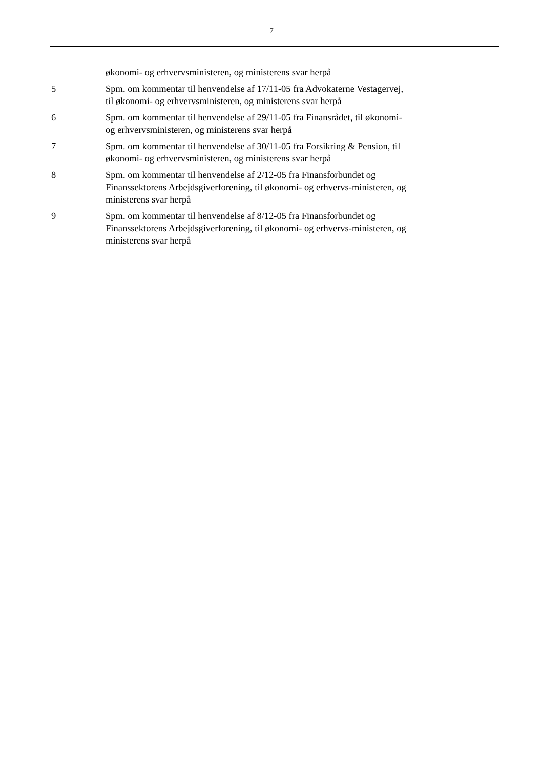7
økonomi- og erhvervsministeren, og ministerens svar herpå
5 Spm. om kommentar til henvendelse af 17/11-05 fra Advokaterne Vestagervej, til økonomi- og erhvervsministeren, og ministerens svar herpå
6 Spm. om kommentar til henvendelse af 29/11-05 fra Finansrådet, til økonomi- og erhvervsministeren, og ministerens svar herpå
7 Spm. om kommentar til henvendelse af 30/11-05 fra Forsikring & Pension, til økonomi- og erhvervsministeren, og ministerens svar herpå
8 Spm. om kommentar til henvendelse af 2/12-05 fra Finansforbundet og Finanssektorens Arbejdsgiverforening, til økonomi- og erhvervs-ministeren, og ministerens svar herpå
9 Spm. om kommentar til henvendelse af 8/12-05 fra Finansforbundet og Finanssektorens Arbejdsgiverforening, til økonomi- og erhvervs-ministeren, og ministerens svar herpå